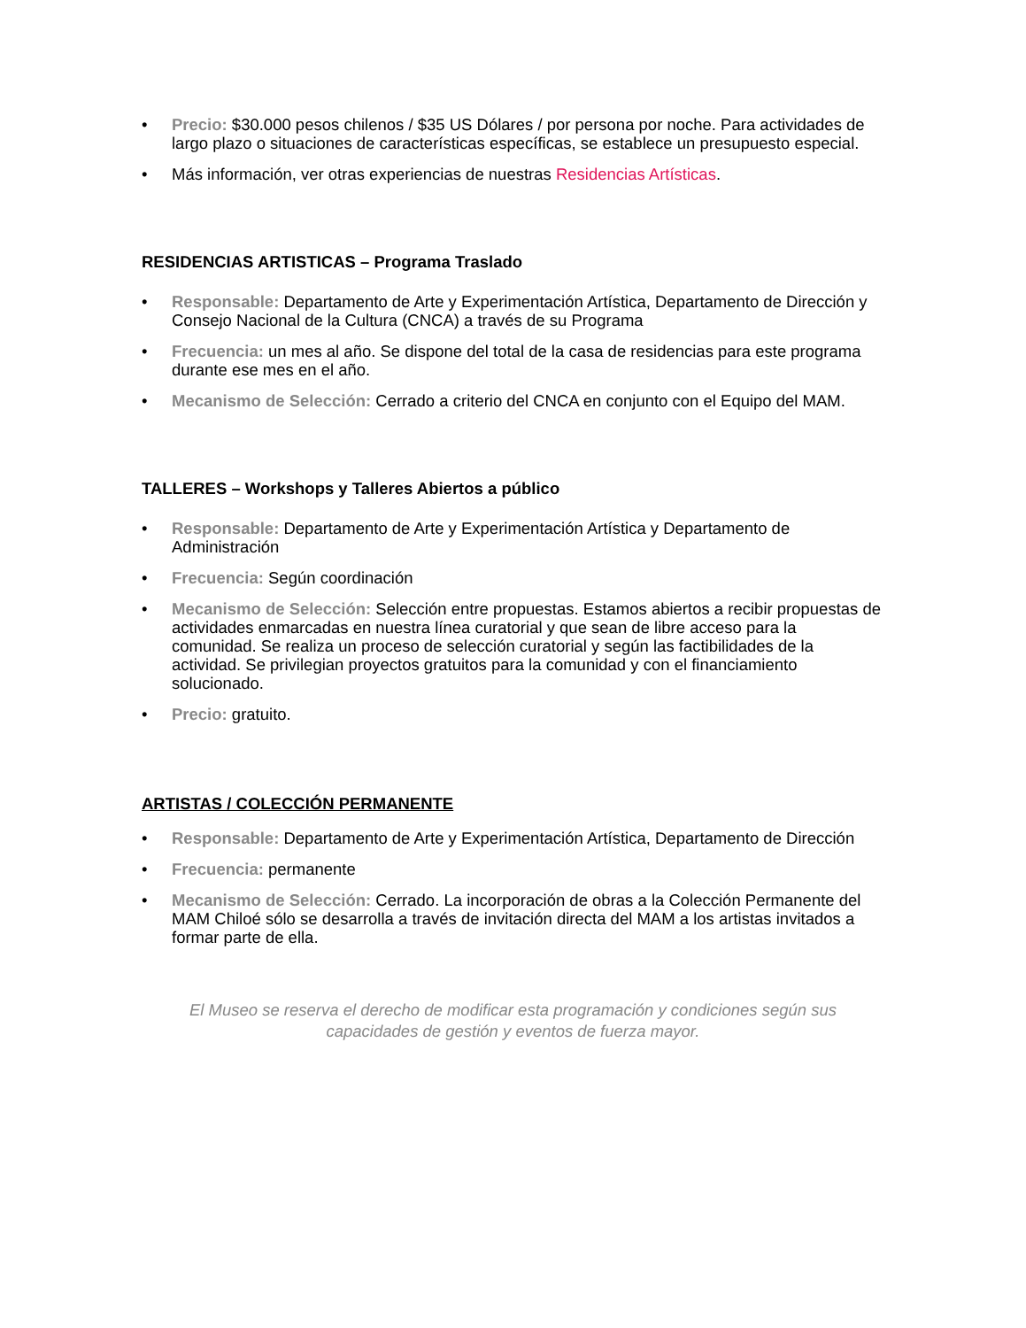• Precio: $30.000 pesos chilenos / $35 US Dólares / por persona por noche. Para actividades de largo plazo o situaciones de características específicas, se establece un presupuesto especial.
• Más información, ver otras experiencias de nuestras Residencias Artísticas.
RESIDENCIAS ARTISTICAS – Programa Traslado
• Responsable: Departamento de Arte y Experimentación Artística, Departamento de Dirección y Consejo Nacional de la Cultura (CNCA) a través de su Programa
• Frecuencia: un mes al año. Se dispone del total de la casa de residencias para este programa durante ese mes en el año.
• Mecanismo de Selección: Cerrado a criterio del CNCA en conjunto con el Equipo del MAM.
TALLERES – Workshops y Talleres Abiertos a público
• Responsable: Departamento de Arte y Experimentación Artística y Departamento de Administración
• Frecuencia: Según coordinación
• Mecanismo de Selección: Selección entre propuestas. Estamos abiertos a recibir propuestas de actividades enmarcadas en nuestra línea curatorial y que sean de libre acceso para la comunidad. Se realiza un proceso de selección curatorial y según las factibilidades de la actividad. Se privilegian proyectos gratuitos para la comunidad y con el financiamiento solucionado.
• Precio: gratuito.
ARTISTAS / COLECCIÓN PERMANENTE
• Responsable: Departamento de Arte y Experimentación Artística, Departamento de Dirección
• Frecuencia: permanente
• Mecanismo de Selección: Cerrado. La incorporación de obras a la Colección Permanente del MAM Chiloé sólo se desarrolla a través de invitación directa del MAM a los artistas invitados a formar parte de ella.
El Museo se reserva el derecho de modificar esta programación y condiciones según sus capacidades de gestión y eventos de fuerza mayor.